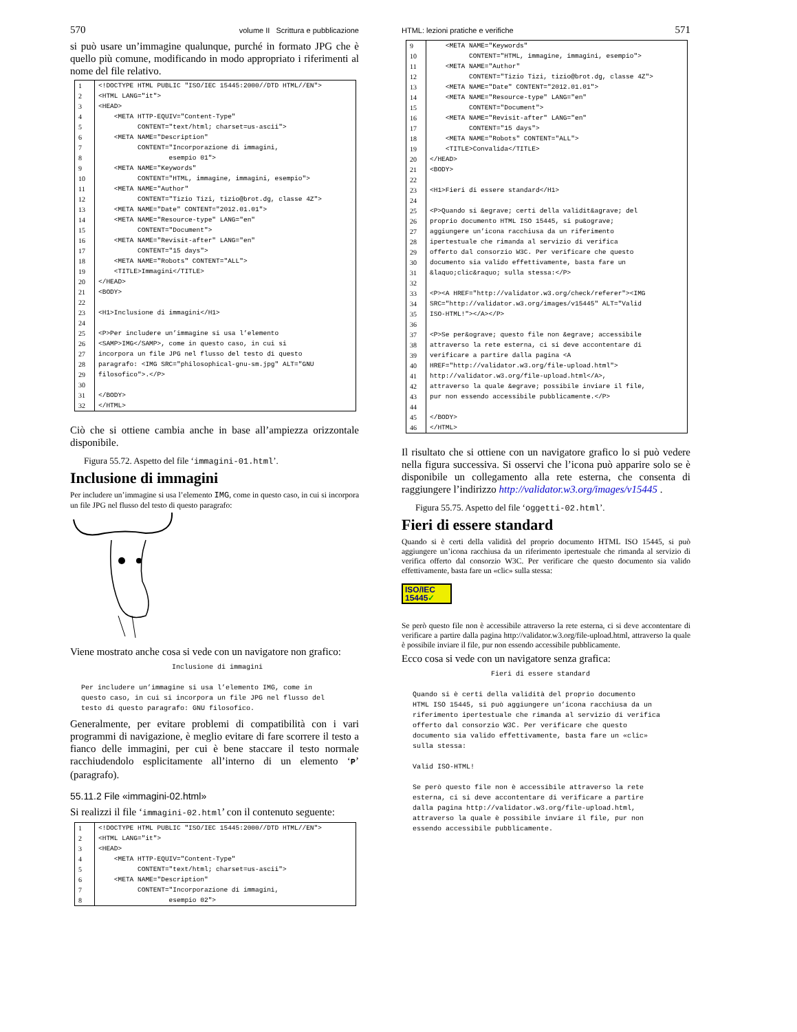570 volume II Scrittura e pubblicazione
si può usare un’immagine qualunque, purché in formato JPG che è quello più comune, modificando in modo appropriato i riferimenti al nome del file relativo.
| 1 | <!DOCTYPE HTML PUBLIC "ISO/IEC 15445:2000//DTD HTML//EN"> |
| 2 | <HTML LANG="it"> |
| 3 | <HEAD> |
| 4 | <META HTTP-EQUIV="Content-Type" |
| 5 | CONTENT="text/html; charset=us-ascii"> |
| 6 | <META NAME="Description" |
| 7 | CONTENT="Incorporazione di immagini, |
| 8 | esempio 01"> |
| 9 | <META NAME="Keywords" |
| 10 | CONTENT="HTML, immagine, immagini, esempio"> |
| 11 | <META NAME="Author" |
| 12 | CONTENT="Tizio Tizi, tizio@brot.dg, classe 4Z"> |
| 13 | <META NAME="Date" CONTENT="2012.01.01"> |
| 14 | <META NAME="Resource-type" LANG="en" |
| 15 | CONTENT="Document"> |
| 16 | <META NAME="Revisit-after" LANG="en" |
| 17 | CONTENT="15 days"> |
| 18 | <META NAME="Robots" CONTENT="ALL"> |
| 19 | <TITLE>Immagini</TITLE> |
| 20 | </HEAD> |
| 21 | <BODY> |
| 22 | |
| 23 | <H1>Inclusione di immagini</H1> |
| 24 | |
| 25 | <P>Per includere un’immagine si usa l’elemento |
| 26 | <SAMP>IMG</SAMP>, come in questo caso, in cui si |
| 27 | incorpora un file JPG nel flusso del testo di questo |
| 28 | paragrafo: <IMG SRC="philosophical-gnu-sm.jpg" ALT="GNU |
| 29 | filosofico">.</P> |
| 30 | |
| 31 | </BODY> |
| 32 | </HTML> |
Ciò che si ottiene cambia anche in base all’ampiezza orizzontale disponibile.
Figura 55.72. Aspetto del file ‘immagini-01.html’.
Inclusione di immagini
Per includere un’immagine si usa l’elemento IMG, come in questo caso, in cui si incorpora un file JPG nel flusso del testo di questo paragrafo:
Viene mostrato anche cosa si vede con un navigatore non grafico:
                       Inclusione di immagini

 Per includere un’immagine si usa l’elemento IMG, come in
 questo caso, in cui si incorpora un file JPG nel flusso del
 testo di questo paragrafo: GNU filosofico.
Generalmente, per evitare problemi di compatibilità con i vari programmi di navigazione, è meglio evitare di fare scorrere il testo a fianco delle immagini, per cui è bene staccare il testo normale racchiudendolo esplicitamente all’interno di un elemento ‘P’ (paragrafo).
55.11.2 File «immagini-02.html»
Si realizzi il file ‘immagini-02.html’ con il contenuto seguente:
| 1 | <!DOCTYPE HTML PUBLIC "ISO/IEC 15445:2000//DTD HTML//EN"> |
| 2 | <HTML LANG="it"> |
| 3 | <HEAD> |
| 4 | <META HTTP-EQUIV="Content-Type" |
| 5 | CONTENT="text/html; charset=us-ascii"> |
| 6 | <META NAME="Description" |
| 7 | CONTENT="Incorporazione di immagini, |
| 8 | esempio 02"> |
HTML: lezioni pratiche e verifiche 571
| 9 | <META NAME="Keywords" |
| 10 | CONTENT="HTML, immagine, immagini, esempio"> |
| 11 | <META NAME="Author" |
| 12 | CONTENT="Tizio Tizi, tizio@brot.dg, classe 4Z"> |
| 13 | <META NAME="Date" CONTENT="2012.01.01"> |
| 14 | <META NAME="Resource-type" LANG="en" |
| 15 | CONTENT="Document"> |
| 16 | <META NAME="Revisit-after" LANG="en" |
| 17 | CONTENT="15 days"> |
| 18 | <META NAME="Robots" CONTENT="ALL"> |
| 19 | <TITLE>Convalida</TITLE> |
| 20 | </HEAD> |
| 21 | <BODY> |
| 22 | |
| 23 | <H1>Fieri di essere standard</H1> |
| 24 | |
| 25 | <P>Quando si &egrave; certi della validit&agrave; del |
| 26 | proprio documento HTML ISO 15445, si pu&ograve; |
| 27 | aggiungere un’icona racchiusa da un riferimento |
| 28 | ipertestuale che rimanda al servizio di verifica |
| 29 | offerto dal consorzio W3C. Per verificare che questo |
| 30 | documento sia valido effettivamente, basta fare un |
| 31 | &laquo;clic&raquo; sulla stessa:</P> |
| 32 | |
| 33 | <P><A HREF="http://validator.w3.org/check/referer"><IMG |
| 34 | SRC="http://validator.w3.org/images/v15445" ALT="Valid |
| 35 | ISO-HTML!"></A></P> |
| 36 | |
| 37 | <P>Se per&ograve; questo file non &egrave; accessibile |
| 38 | attraverso la rete esterna, ci si deve accontentare di |
| 39 | verificare a partire dalla pagina <A |
| 40 | HREF="http://validator.w3.org/file-upload.html"> |
| 41 | http://validator.w3.org/file-upload.html</A>, |
| 42 | attraverso la quale &egrave; possibile inviare il file, |
| 43 | pur non essendo accessibile pubblicamente.</P> |
| 44 | |
| 45 | </BODY> |
| 46 | </HTML> |
Il risultato che si ottiene con un navigatore grafico lo si può vedere nella figura successiva. Si osservi che l’icona può apparire solo se è disponibile un collegamento alla rete esterna, che consenta di raggiungere l’indirizzo http://validator.w3.org/images/v15445 .
Figura 55.75. Aspetto del file ‘oggetti-02.html’.
Fieri di essere standard
Quando si è certi della validità del proprio documento HTML ISO 15445, si può aggiungere un’icona racchiusa da un riferimento ipertestuale che rimanda al servizio di verifica offerto dal consorzio W3C. Per verificare che questo documento sia valido effettivamente, basta fare un «clic» sulla stessa:
ISO/IEC
15445✓
Se però questo file non è accessibile attraverso la rete esterna, ci si deve accontentare di verificare a partire dalla pagina http://validator.w3.org/file-upload.html, attraverso la quale è possibile inviare il file, pur non essendo accessibile pubblicamente.
Ecco cosa si vede con un navigatore senza grafica:
                    Fieri di essere standard

 Quando si è certi della validità del proprio documento
 HTML ISO 15445, si può aggiungere un’icona racchiusa da un
 riferimento ipertestuale che rimanda al servizio di verifica
 offerto dal consorzio W3C. Per verificare che questo
 documento sia valido effettivamente, basta fare un «clic»
 sulla stessa:

 Valid ISO-HTML!

 Se però questo file non è accessibile attraverso la rete
 esterna, ci si deve accontentare di verificare a partire
 dalla pagina http://validator.w3.org/file-upload.html,
 attraverso la quale è possibile inviare il file, pur non
 essendo accessibile pubblicamente.